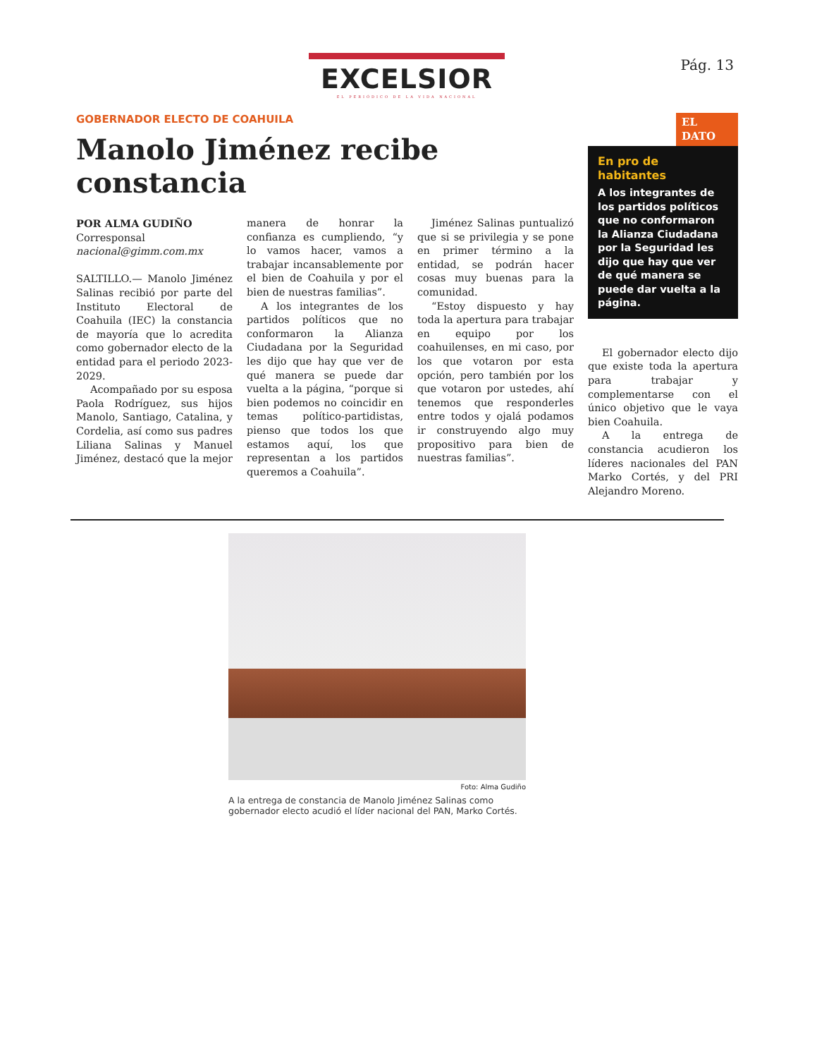EXCELSIOR
EL PERIÓDICO DE LA VIDA NACIONAL
Pág. 13
GOBERNADOR ELECTO DE COAHUILA
Manolo Jiménez recibe constancia
POR ALMA GUDIÑO
Corresponsal
nacional@gimm.com.mx
SALTILLO.— Manolo Jiménez Salinas recibió por parte del Instituto Electoral de Coahuila (IEC) la constancia de mayoría que lo acredita como gobernador electo de la entidad para el periodo 2023-2029.
Acompañado por su esposa Paola Rodríguez, sus hijos Manolo, Santiago, Catalina, y Cordelia, así como sus padres Liliana Salinas y Manuel Jiménez, destacó que la mejor manera de honrar la confianza es cumpliendo, “y lo vamos hacer, vamos a trabajar incansablemente por el bien de Coahuila y por el bien de nuestras familias”.
A los integrantes de los partidos políticos que no conformaron la Alianza Ciudadana por la Seguridad les dijo que hay que ver de qué manera se puede dar vuelta a la página, “porque si bien podemos no coincidir en temas político-partidistas, pienso que todos los que estamos aquí, los que representan a los partidos queremos a Coahuila”.
Jiménez Salinas puntualizó que si se privilegia y se pone en primer término a la entidad, se podrán hacer cosas muy buenas para la comunidad.
“Estoy dispuesto y hay toda la apertura para trabajar en equipo por los coahuilenses, en mi caso, por los que votaron por esta opción, pero también por los que votaron por ustedes, ahí tenemos que responderles entre todos y ojalá podamos ir construyendo algo muy propositivo para bien de nuestras familias”.
EL DATO
En pro de habitantes
A los integrantes de los partidos políticos que no conformaron la Alianza Ciudadana por la Seguridad les dijo que hay que ver de qué manera se puede dar vuelta a la página.
El gobernador electo dijo que existe toda la apertura para trabajar y complementarse con el único objetivo que le vaya bien Coahuila.
A la entrega de constancia acudieron los líderes nacionales del PAN Marko Cortés, y del PRI Alejandro Moreno.
Foto: Alma Gudiño
A la entrega de constancia de Manolo Jiménez Salinas como gobernador electo acudió el líder nacional del PAN, Marko Cortés.